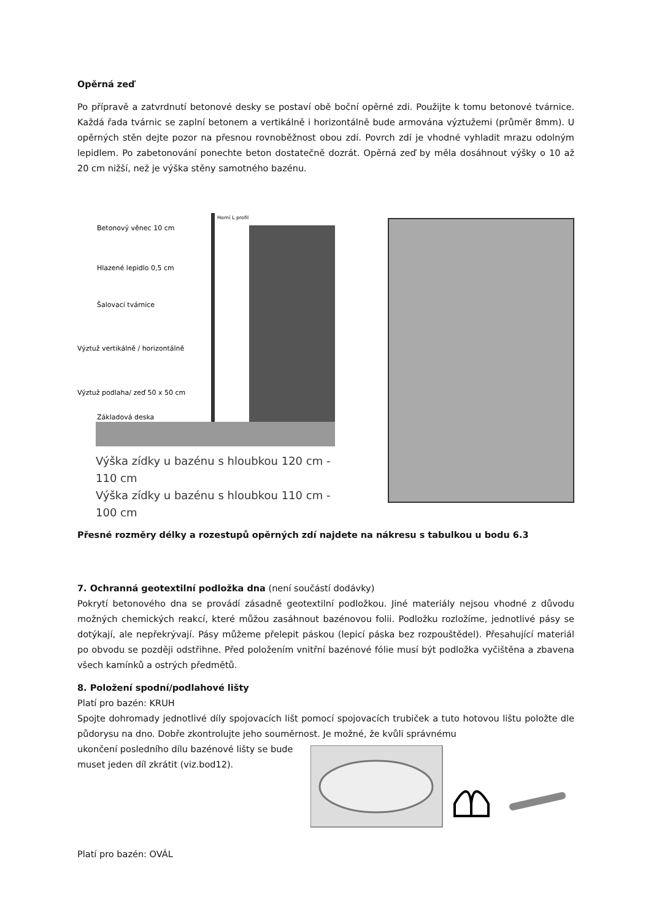Opěrná zeď
Po přípravě a zatvrdnutí betonové desky se postaví obě boční opěrné zdi. Použijte k tomu betonové tvárnice. Každá řada tvárnic se zaplní betonem a vertikálně i horizontálně bude armována výztužemi (průměr 8mm). U opěrných stěn dejte pozor na přesnou rovnoběžnost obou zdí. Povrch zdí je vhodné vyhladit mrazu odolným lepidlem. Po zabetonování ponechte beton dostatečně dozrát. Opěrná zeď by měla dosáhnout výšky o 10 až 20 cm nižší, než je výška stěny samotného bazénu.
Betonový věnec 10 cm
Hlazené lepidlo 0,5 cm
Šalovací tvárnice
Výztuž vertikálně / horizontálně
Výztuž podlaha/ zeď 50 x 50 cm
Základová deska
Horní L profil
Výška zídky u bazénu s hloubkou 120 cm - 110 cm
Výška zídky u bazénu s hloubkou 110 cm - 100 cm
Přesné rozměry délky a rozestupů opěrných zdí najdete na nákresu s tabulkou u bodu 6.3
7. Ochranná geotextilní podložka dna (není součástí dodávky)
Pokrytí betonového dna se provádí zásadně geotextilní podložkou. Jiné materiály nejsou vhodné z důvodu možných chemických reakcí, které můžou zasáhnout bazénovou folii. Podložku rozložíme, jednotlivé pásy se dotýkají, ale nepřekrývají. Pásy můžeme přelepit páskou (lepicí páska bez rozpouštědel). Přesahující materiál po obvodu se později odstřihne. Před položením vnitřní bazénové fólie musí být podložka vyčištěna a zbavena všech kamínků a ostrých předmětů.
8. Položení spodní/podlahové lišty
Platí pro bazén: KRUH
Spojte dohromady jednotlivé díly spojovacích lišt pomocí spojovacích trubiček a tuto hotovou lištu položte dle půdorysu na dno. Dobře zkontrolujte jeho souměrnost. Je možné, že kvůli správnému
ukončení posledního dílu bazénové lišty se bude muset jeden díl zkrátit (viz.bod12).
Platí pro bazén: OVÁL